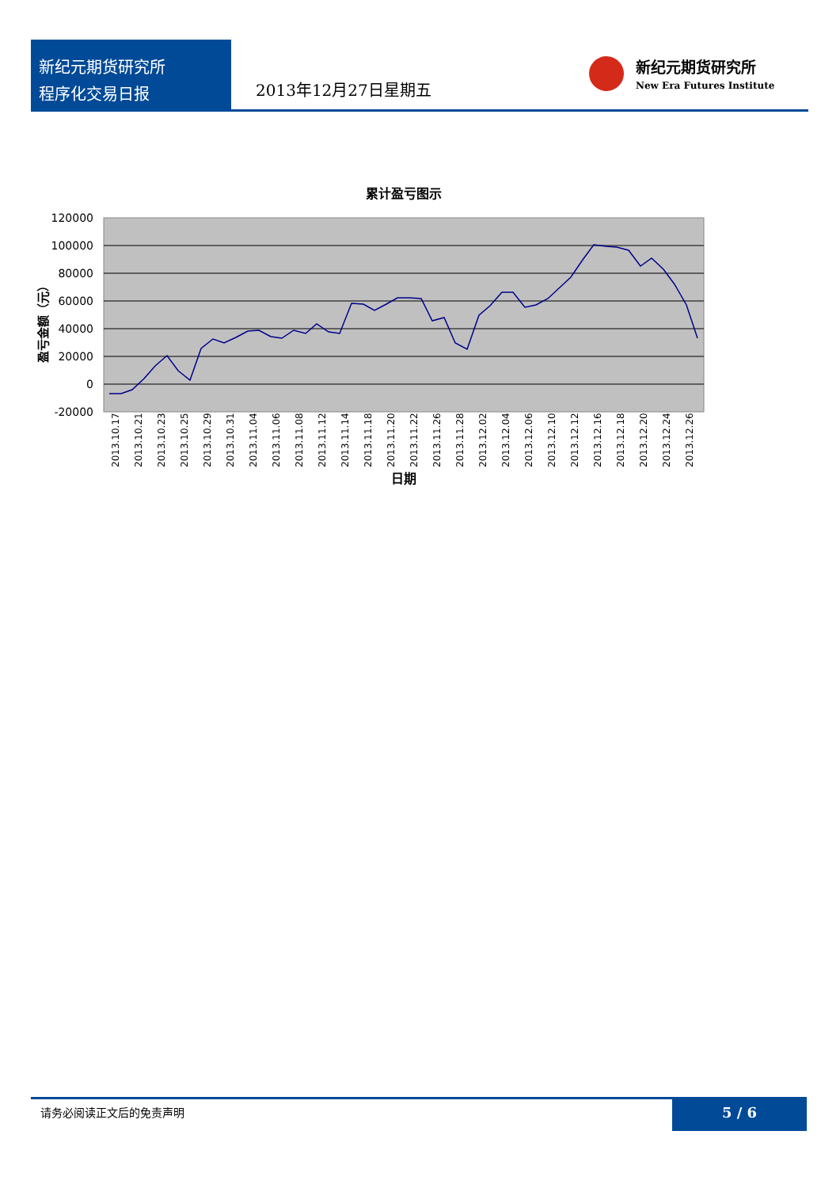新纪元期货研究所
程序化交易日报
2013年12月27日星期五
新纪元期货研究所
New Era Futures Institute
累计盈亏图示
120000
100000
80000
60000
40000
20000
0
-20000
盈亏金额（元）
日期
2013.10.17
2013.10.21
2013.10.23
2013.10.25
2013.10.29
2013.10.31
2013.11.04
2013.11.06
2013.11.08
2013.11.12
2013.11.14
2013.11.18
2013.11.20
2013.11.22
2013.11.26
2013.11.28
2013.12.02
2013.12.04
2013.12.06
2013.12.10
2013.12.12
2013.12.16
2013.12.18
2013.12.20
2013.12.24
2013.12.26
请务必阅读正文后的免责声明
5 / 6